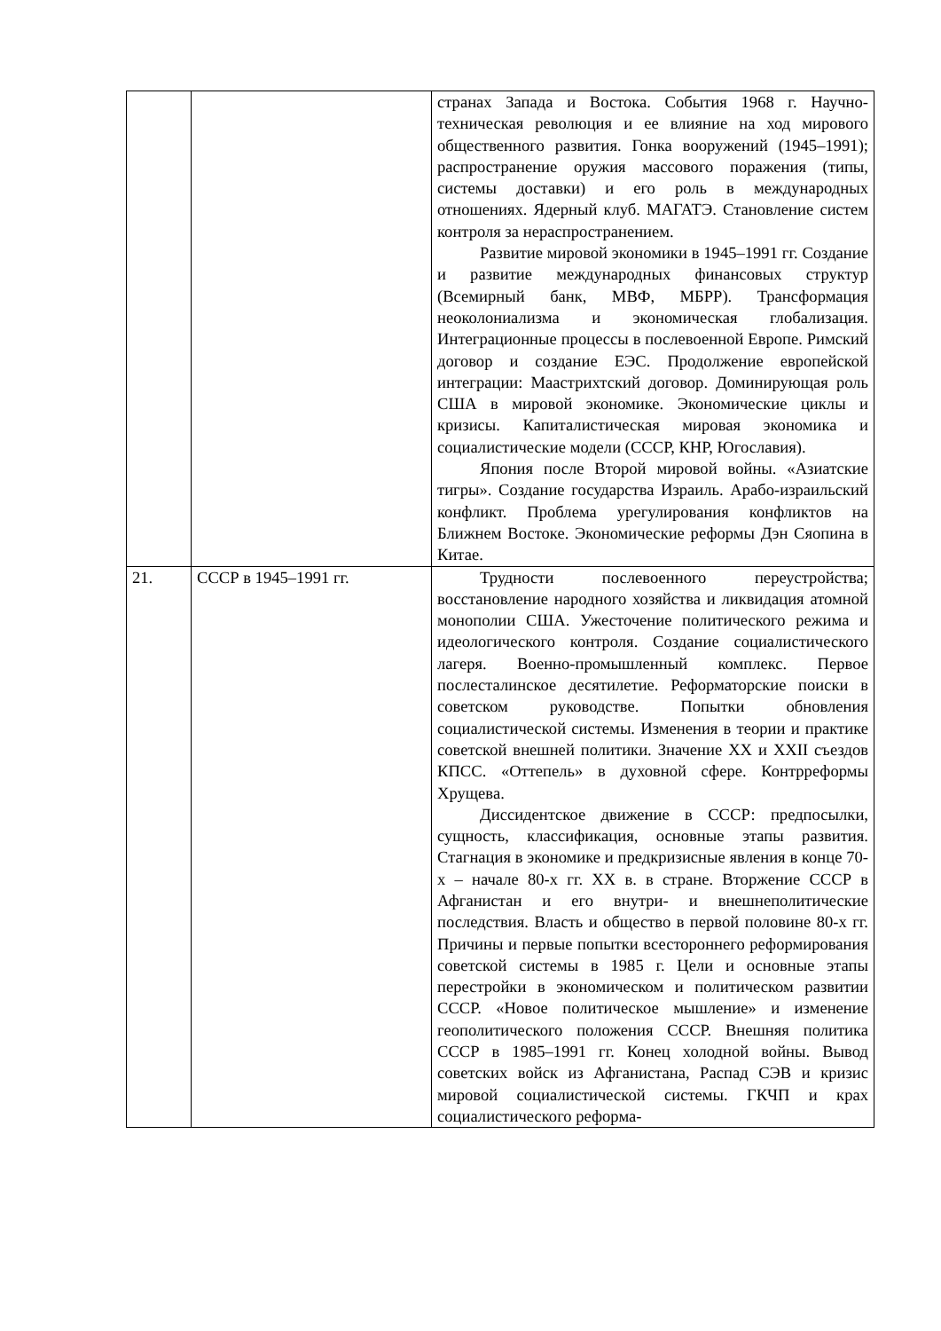| | | странах Запада и Востока. События 1968 г. Научно-техническая революция и ее влияние на ход мирового общественного развития. Гонка вооружений (1945–1991); распространение оружия массового поражения (типы, системы доставки) и его роль в международных отношениях. Ядерный клуб. МАГАТЭ. Становление систем контроля за нераспространением. Развитие мировой экономики в 1945–1991 гг. Создание и развитие международных финансовых структур (Всемирный банк, МВФ, МБРР). Трансформация неоколониализма и экономическая глобализация. Интеграционные процессы в послевоенной Европе. Римский договор и создание ЕЭС. Продолжение европейской интеграции: Маастрихтский договор. Доминирующая роль США в мировой экономике. Экономические циклы и кризисы. Капиталистическая мировая экономика и социалистические модели (СССР, КНР, Югославия). Япония после Второй мировой войны. «Азиатские тигры». Создание государства Израиль. Арабо-израильский конфликт. Проблема урегулирования конфликтов на Ближнем Востоке. Экономические реформы Дэн Сяопина в Китае. |
| 21. | СССР в 1945–1991 гг. | Трудности послевоенного переустройства; восстановление народного хозяйства и ликвидация атомной монополии США. Ужесточение политического режима и идеологического контроля. Создание социалистического лагеря. Военно-промышленный комплекс. Первое послесталинское десятилетие. Реформаторские поиски в советском руководстве. Попытки обновления социалистической системы. Изменения в теории и практике советской внешней политики. Значение XX и XXII съездов КПСС. «Оттепель» в духовной сфере. Контрреформы Хрущева. Диссидентское движение в СССР: предпосылки, сущность, классификация, основные этапы развития. Стагнация в экономике и предкризисные явления в конце 70-х – начале 80-х гг. XX в. в стране. Вторжение СССР в Афганистан и его внутри- и внешнеполитические последствия. Власть и общество в первой половине 80-х гг. Причины и первые попытки всестороннего реформирования советской системы в 1985 г. Цели и основные этапы перестройки в экономическом и политическом развитии СССР. «Новое политическое мышление» и изменение геополитического положения СССР. Внешняя политика СССР в 1985–1991 гг. Конец холодной войны. Вывод советских войск из Афганистана, Распад СЭВ и кризис мировой социалистической системы. ГКЧП и крах социалистического реформа- |